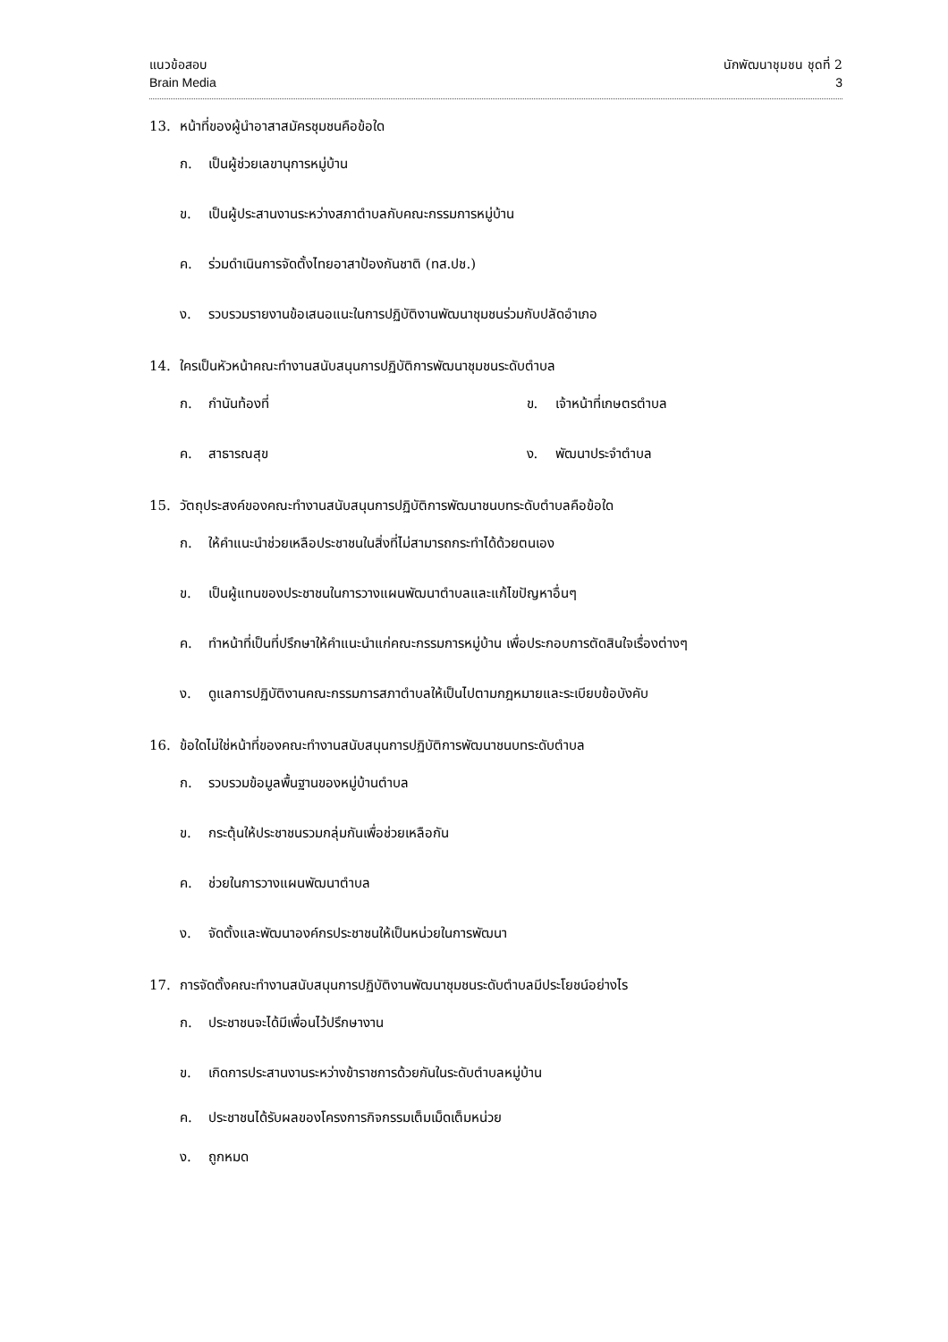แนวข้อสอบ
Brain Media
นักพัฒนาชุมชน ชุดที่ 2
3
13. หน้าที่ของผู้นำอาสาสมัครชุมชนคือข้อใด
ก. เป็นผู้ช่วยเลขานุการหมู่บ้าน
ข. เป็นผู้ประสานงานระหว่างสภาตำบลกับคณะกรรมการหมู่บ้าน
ค. ร่วมดำเนินการจัดตั้งไทยอาสาป้องกันชาติ (ทส.ปช.)
ง. รวบรวมรายงานข้อเสนอแนะในการปฏิบัติงานพัฒนาชุมชนร่วมกับปลัดอำเภอ
14. ใครเป็นหัวหน้าคณะทำงานสนับสนุนการปฏิบัติการพัฒนาชุมชนระดับตำบล
ก. กำนันท้องที่ ข. เจ้าหน้าที่เกษตรตำบล
ค. สาธารณสุข ง. พัฒนาประจำตำบล
15. วัตถุประสงค์ของคณะทำงานสนับสนุนการปฏิบัติการพัฒนาชนบทระดับตำบลคือข้อใด
ก. ให้คำแนะนำช่วยเหลือประชาชนในสิ่งที่ไม่สามารถกระทำได้ด้วยตนเอง
ข. เป็นผู้แทนของประชาชนในการวางแผนพัฒนาตำบลและแก้ไขปัญหาอื่นๆ
ค. ทำหน้าที่เป็นที่ปรึกษาให้คำแนะนำแก่คณะกรรมการหมู่บ้าน เพื่อประกอบการตัดสินใจเรื่องต่างๆ
ง. ดูแลการปฏิบัติงานคณะกรรมการสภาตำบลให้เป็นไปตามกฎหมายและระเบียบข้อบังคับ
16. ข้อใดไม่ใช่หน้าที่ของคณะทำงานสนับสนุนการปฏิบัติการพัฒนาชนบทระดับตำบล
ก. รวบรวมข้อมูลพื้นฐานของหมู่บ้านตำบล
ข. กระตุ้นให้ประชาชนรวมกลุ่มกันเพื่อช่วยเหลือกัน
ค. ช่วยในการวางแผนพัฒนาตำบล
ง. จัดตั้งและพัฒนาองค์กรประชาชนให้เป็นหน่วยในการพัฒนา
17. การจัดตั้งคณะทำงานสนับสนุนการปฏิบัติงานพัฒนาชุมชนระดับตำบลมีประโยชน์อย่างไร
ก. ประชาชนจะได้มีเพื่อนไว้ปรึกษางาน
ข. เกิดการประสานงานระหว่างข้าราชการด้วยกันในระดับตำบลหมู่บ้าน
ค. ประชาชนได้รับผลของโครงการกิจกรรมเต็มเม็ดเต็มหน่วย
ง. ถูกหมด